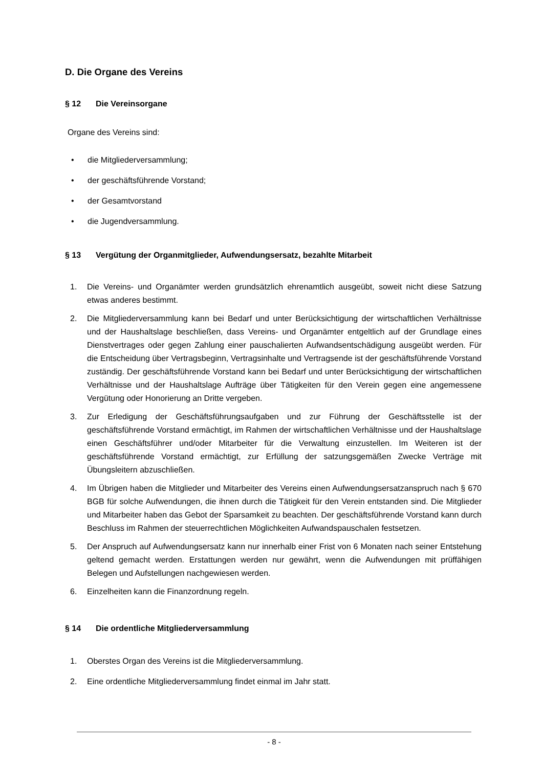D. Die Organe des Vereins
§ 12 Die Vereinsorgane
Organe des Vereins sind:
• die Mitgliederversammlung;
• der geschäftsführende Vorstand;
• der Gesamtvorstand
• die Jugendversammlung.
§ 13 Vergütung der Organmitglieder, Aufwendungsersatz, bezahlte Mitarbeit
1. Die Vereins- und Organämter werden grundsätzlich ehrenamtlich ausgeübt, soweit nicht diese Satzung etwas anderes bestimmt.
2. Die Mitgliederversammlung kann bei Bedarf und unter Berücksichtigung der wirtschaftlichen Verhältnisse und der Haushaltslage beschließen, dass Vereins- und Organämter entgeltlich auf der Grundlage eines Dienstvertrages oder gegen Zahlung einer pauschalierten Aufwandsentschädigung ausgeübt werden. Für die Entscheidung über Vertragsbeginn, Vertragsinhalte und Vertragsende ist der geschäftsführende Vorstand zuständig. Der geschäftsführende Vorstand kann bei Bedarf und unter Berücksichtigung der wirtschaftlichen Verhältnisse und der Haushaltslage Aufträge über Tätigkeiten für den Verein gegen eine angemessene Vergütung oder Honorierung an Dritte vergeben.
3. Zur Erledigung der Geschäftsführungsaufgaben und zur Führung der Geschäftsstelle ist der geschäftsführende Vorstand ermächtigt, im Rahmen der wirtschaftlichen Verhältnisse und der Haushaltslage einen Geschäftsführer und/oder Mitarbeiter für die Verwaltung einzustellen. Im Weiteren ist der geschäftsführende Vorstand ermächtigt, zur Erfüllung der satzungsgemäßen Zwecke Verträge mit Übungsleitern abzuschließen.
4. Im Übrigen haben die Mitglieder und Mitarbeiter des Vereins einen Aufwendungsersatzanspruch nach § 670 BGB für solche Aufwendungen, die ihnen durch die Tätigkeit für den Verein entstanden sind. Die Mitglieder und Mitarbeiter haben das Gebot der Sparsamkeit zu beachten. Der geschäftsführende Vorstand kann durch Beschluss im Rahmen der steuerrechtlichen Möglichkeiten Aufwandspauschalen festsetzen.
5. Der Anspruch auf Aufwendungsersatz kann nur innerhalb einer Frist von 6 Monaten nach seiner Entstehung geltend gemacht werden. Erstattungen werden nur gewährt, wenn die Aufwendungen mit prüffähigen Belegen und Aufstellungen nachgewiesen werden.
6. Einzelheiten kann die Finanzordnung regeln.
§ 14 Die ordentliche Mitgliederversammlung
1. Oberstes Organ des Vereins ist die Mitgliederversammlung.
2. Eine ordentliche Mitgliederversammlung findet einmal im Jahr statt.
- 8 -